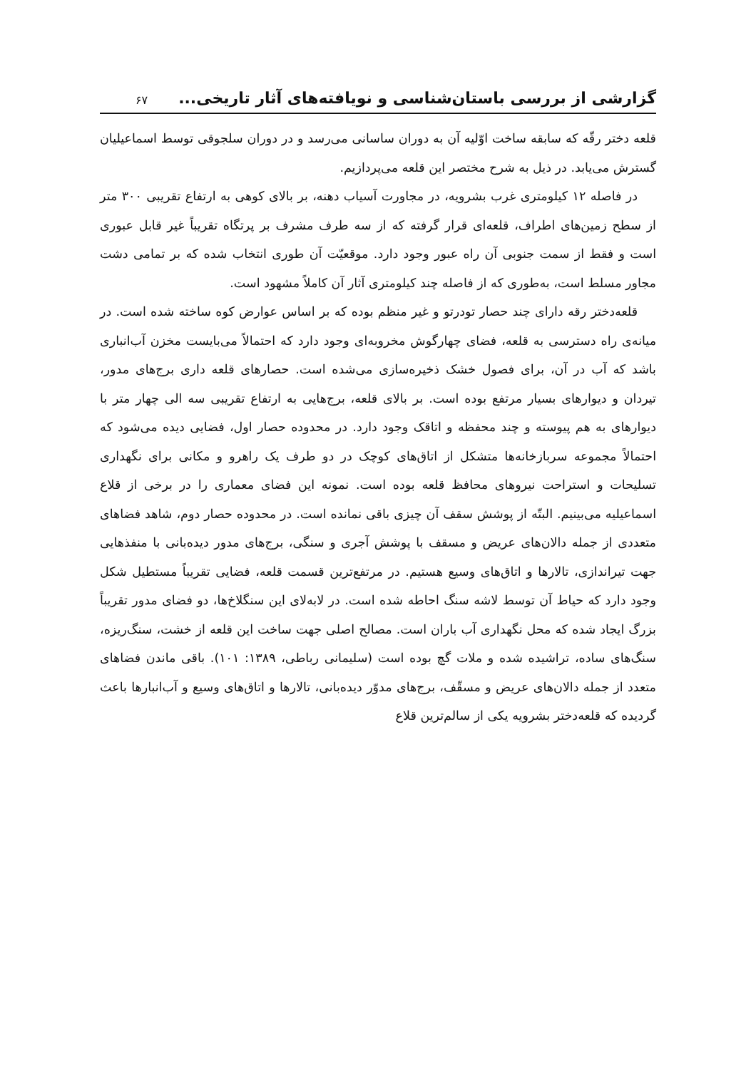گزارشی از بررسی باستان‌شناسی و نویافته‌های آثار تاریخی... ۶۷
قلعه دختر رقّه که سابقه ساخت اوّلیه آن به دوران ساسانی می‌رسد و در دوران سلجوقی توسط اسماعیلیان گسترش می‌یابد. در ذیل به شرح مختصر این قلعه می‌پردازیم.
در فاصله ۱۲ کیلومتری غرب بشرویه، در مجاورت آسیاب دهنه، بر بالای کوهی به ارتفاع تقریبی ۳۰۰ متر از سطح زمین‌های اطراف، قلعه‌ای قرار گرفته که از سه طرف مشرف بر پرتگاه تقریباً غیر قابل عبوری است و فقط از سمت جنوبی آن راه عبور وجود دارد. موقعیّت آن طوری انتخاب شده که بر تمامی دشت مجاور مسلط است، به‌طوری که از فاصله چند کیلومتری آثار آن کاملاً مشهود است.
قلعه‌دختر رقه دارای چند حصار تودرتو و غیر منظم بوده که بر اساس عوارض کوه ساخته شده است. در میانه‌ی راه دسترسی به قلعه، فضای چهارگوش مخروبه‌ای وجود دارد که احتمالاً می‌بایست مخزن آب‌انباری باشد که آب در آن، برای فصول خشک ذخیره‌سازی می‌شده است. حصارهای قلعه داری برج‌های مدور، تیردان و دیوارهای بسیار مرتفع بوده است. بر بالای قلعه، برج‌هایی به ارتفاع تقریبی سه الی چهار متر با دیوارهای به هم پیوسته و چند محفظه و اتاقک وجود دارد. در محدوده حصار اول، فضایی دیده می‌شود که احتمالاً مجموعه سربازخانه‌ها متشکل از اتاق‌های کوچک در دو طرف یک راهرو و مکانی برای نگهداری تسلیحات و استراحت نیروهای محافظ قلعه بوده است. نمونه این فضای معماری را در برخی از قلاع اسماعیلیه می‌بینیم. البتّه از پوشش سقف آن چیزی باقی نمانده است. در محدوده حصار دوم، شاهد فضاهای متعددی از جمله دالان‌های عریض و مسقف با پوشش آجری و سنگی، برج‌های مدور دیده‌بانی با منفذهایی جهت تیراندازی، تالارها و اتاق‌های وسیع هستیم. در مرتفع‌ترین قسمت قلعه، فضایی تقریباً مستطیل شکل وجود دارد که حیاط آن توسط لاشه سنگ احاطه شده است. در لابه‌لای این سنگلاخ‌ها، دو فضای مدور تقریباً بزرگ ایجاد شده که محل نگهداری آب باران است. مصالح اصلی جهت ساخت این قلعه از خشت، سنگ‌ریزه، سنگ‌های ساده، تراشیده شده و ملات گچ بوده است (سلیمانی رباطی، ۱۳۸۹: ۱۰۱). باقی ماندن فضاهای متعدد از جمله دالان‌های عریض و مسقّف، برج‌های مدوّر دیده‌بانی، تالارها و اتاق‌های وسیع و آب‌انبارها باعث گردیده که قلعه‌دختر بشرویه یکی از سالم‌ترین قلاع